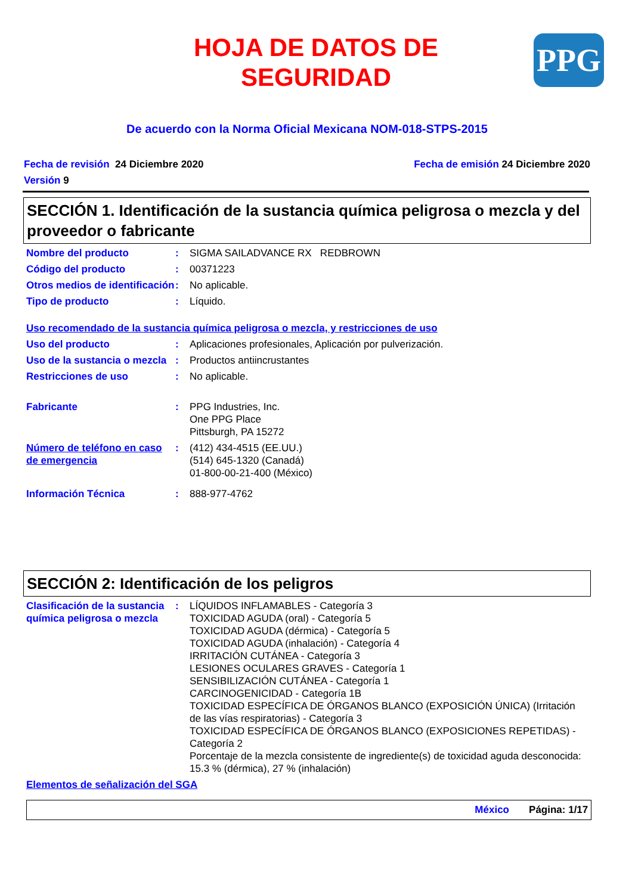HOJA DE DATOS DE
SEGURIDAD
PPG
De acuerdo con la Norma Oficial Mexicana NOM-018-STPS-2015
Fecha de revisión 24 Diciembre 2020 Fecha de emisión 24 Diciembre 2020
Versión 9
SECCIÓN 1. Identificación de la sustancia química peligrosa o mezcla y del proveedor o fabricante
Nombre del producto : SIGMA SAILADVANCE RX REDBROWN
Código del producto : 00371223
Otros medios de identificación
: No aplicable.
Tipo de producto : Líquido.
Uso recomendado de la sustancia química peligrosa o mezcla, y restricciones de uso
Uso del producto : Aplicaciones profesionales, Aplicación por pulverización.
Uso de la sustancia o mezcla
: Productos antiincrustantes
Restricciones de uso : No aplicable.
Fabricante : PPG Industries, Inc.
One PPG Place
Pittsburgh, PA 15272
Número de teléfono en caso de emergencia
: (412) 434-4515 (EE.UU.)
(514) 645-1320 (Canadá)
01-800-00-21-400 (México)
Información Técnica : 888-977-4762
SECCIÓN 2: Identificación de los peligros
Clasificación de la sustancia química peligrosa o mezcla
: LÍQUIDOS INFLAMABLES - Categoría 3
TOXICIDAD AGUDA (oral) - Categoría 5
TOXICIDAD AGUDA (dérmica) - Categoría 5
TOXICIDAD AGUDA (inhalación) - Categoría 4
IRRITACIÓN CUTÁNEA - Categoría 3
LESIONES OCULARES GRAVES - Categoría 1
SENSIBILIZACIÓN CUTÁNEA - Categoría 1
CARCINOGENICIDAD - Categoría 1B
TOXICIDAD ESPECÍFICA DE ÓRGANOS BLANCO (EXPOSICIÓN ÚNICA) (Irritación de las vías respiratorias) - Categoría 3
TOXICIDAD ESPECÍFICA DE ÓRGANOS BLANCO (EXPOSICIONES REPETIDAS) - Categoría 2
Porcentaje de la mezcla consistente de ingrediente(s) de toxicidad aguda desconocida: 15.3 % (dérmica), 27 % (inhalación)
Elementos de señalización del SGA
México Página: 1/17